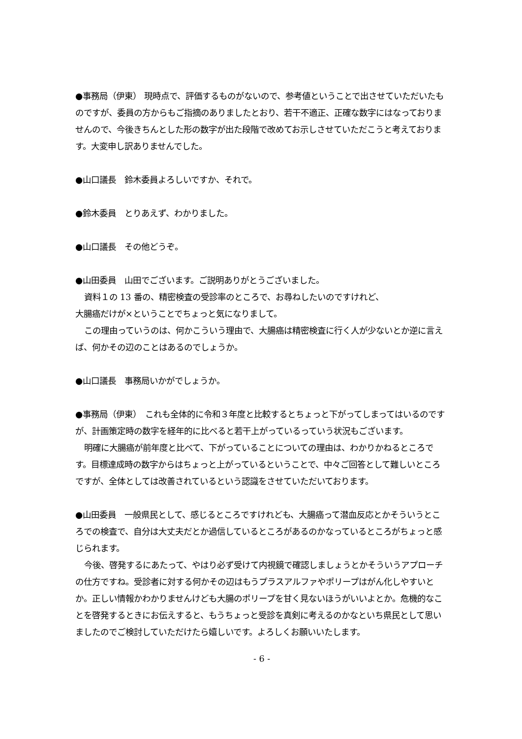●事務局（伊東） 現時点で、評価するものがないので、参考値ということで出させていただいたものですが、委員の方からもご指摘のありましたとおり、若干不適正、正確な数字にはなっておりませんので、今後きちんとした形の数字が出た段階で改めてお示しさせていただこうと考えております。大変申し訳ありませんでした。
●山口議長　鈴木委員よろしいですか、それで。
●鈴木委員　とりあえず、わかりました。
●山口議長　その他どうぞ。
●山田委員　山田でございます。ご説明ありがとうございました。
資料１の 13 番の、精密検査の受診率のところで、お尋ねしたいのですけれど、
大腸癌だけが×ということでちょっと気になりまして。
この理由っていうのは、何かこういう理由で、大腸癌は精密検査に行く人が少ないとか逆に言えば、何かその辺のことはあるのでしょうか。
●山口議長　事務局いかがでしょうか。
●事務局（伊東）　これも全体的に令和３年度と比較するとちょっと下がってしまってはいるのですが、計画策定時の数字を経年的に比べると若干上がっているっていう状況もございます。
明確に大腸癌が前年度と比べて、下がっていることについての理由は、わかりかねるところです。目標達成時の数字からはちょっと上がっているということで、中々ご回答として難しいところですが、全体としては改善されているという認識をさせていただいております。
●山田委員　一般県民として、感じるところですけれども、大腸癌って潜血反応とかそういうところでの検査で、自分は大丈夫だとか過信しているところがあるのかなっているところがちょっと感じられます。
今後、啓発するにあたって、やはり必ず受けて内視鏡で確認しましょうとかそういうアプローチの仕方ですね。受診者に対する何かその辺はもうプラスアルファやポリープはがん化しやすいとか。正しい情報かわかりませんけども大腸のポリープを甘く見ないほうがいいよとか。危機的なことを啓発するときにお伝えすると、もうちょっと受診を真剣に考えるのかなといち県民として思いましたのでご検討していただけたら嬉しいです。よろしくお願いいたします。
- 6 -